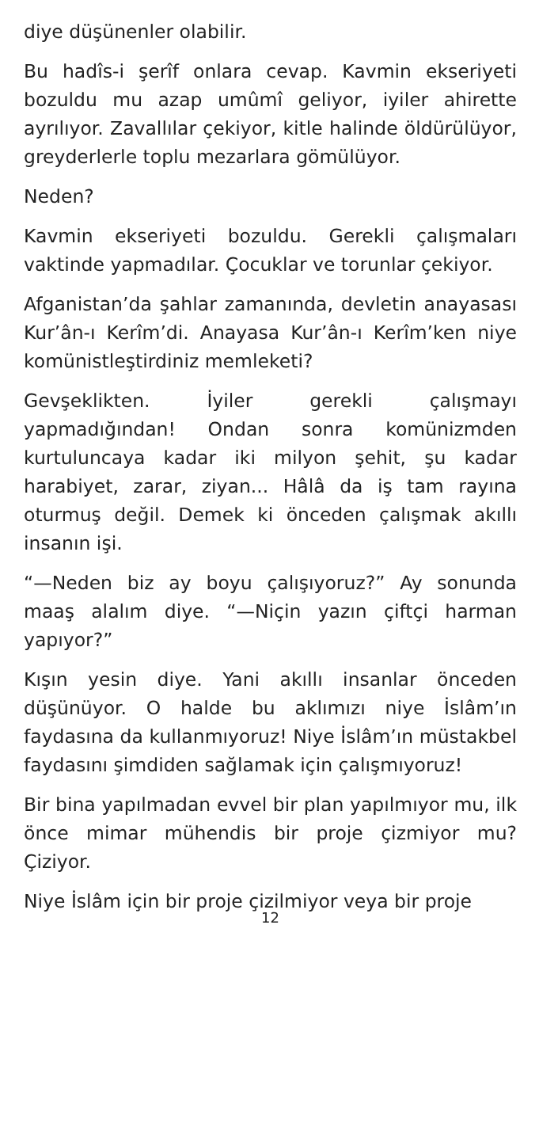diye düşünenler olabilir.
Bu hadîs-i şerîf onlara cevap. Kavmin ekseriyeti bozuldu mu azap umûmî geliyor, iyiler ahirette ayrılıyor. Zavallılar çekiyor, kitle halinde öldürülüyor, greyderlerle toplu mezarlara gömülüyor.
Neden?
Kavmin ekseriyeti bozuldu. Gerekli çalışmaları vaktinde yapmadılar. Çocuklar ve torunlar çekiyor.
Afganistan’da şahlar zamanında, devletin anayasası Kur’ân-ı Kerîm’di. Anayasa Kur’ân-ı Kerîm’ken niye komünistleştirdiniz memleketi?
Gevşeklikten. İyiler gerekli çalışmayı yapmadığından! Ondan sonra komünizmden kurtuluncaya kadar iki milyon şehit, şu kadar harabiyet, zarar, ziyan... Hâlâ da iş tam rayına oturmuş değil. Demek ki önceden çalışmak akıllı insanın işi.
“—Neden biz ay boyu çalışıyoruz?” Ay sonunda maaş alalım diye. “—Niçin yazın çiftçi harman yapıyor?”
Kışın yesin diye. Yani akıllı insanlar önceden düşünüyor. O halde bu aklımızı niye İslâm’ın faydasına da kullanmıyoruz! Niye İslâm’ın müstakbel faydasını şimdiden sağlamak için çalışmıyoruz!
Bir bina yapılmadan evvel bir plan yapılmıyor mu, ilk önce mimar mühendis bir proje çizmiyor mu? Çiziyor.
Niye İslâm için bir proje çizilmiyor veya bir proje
12